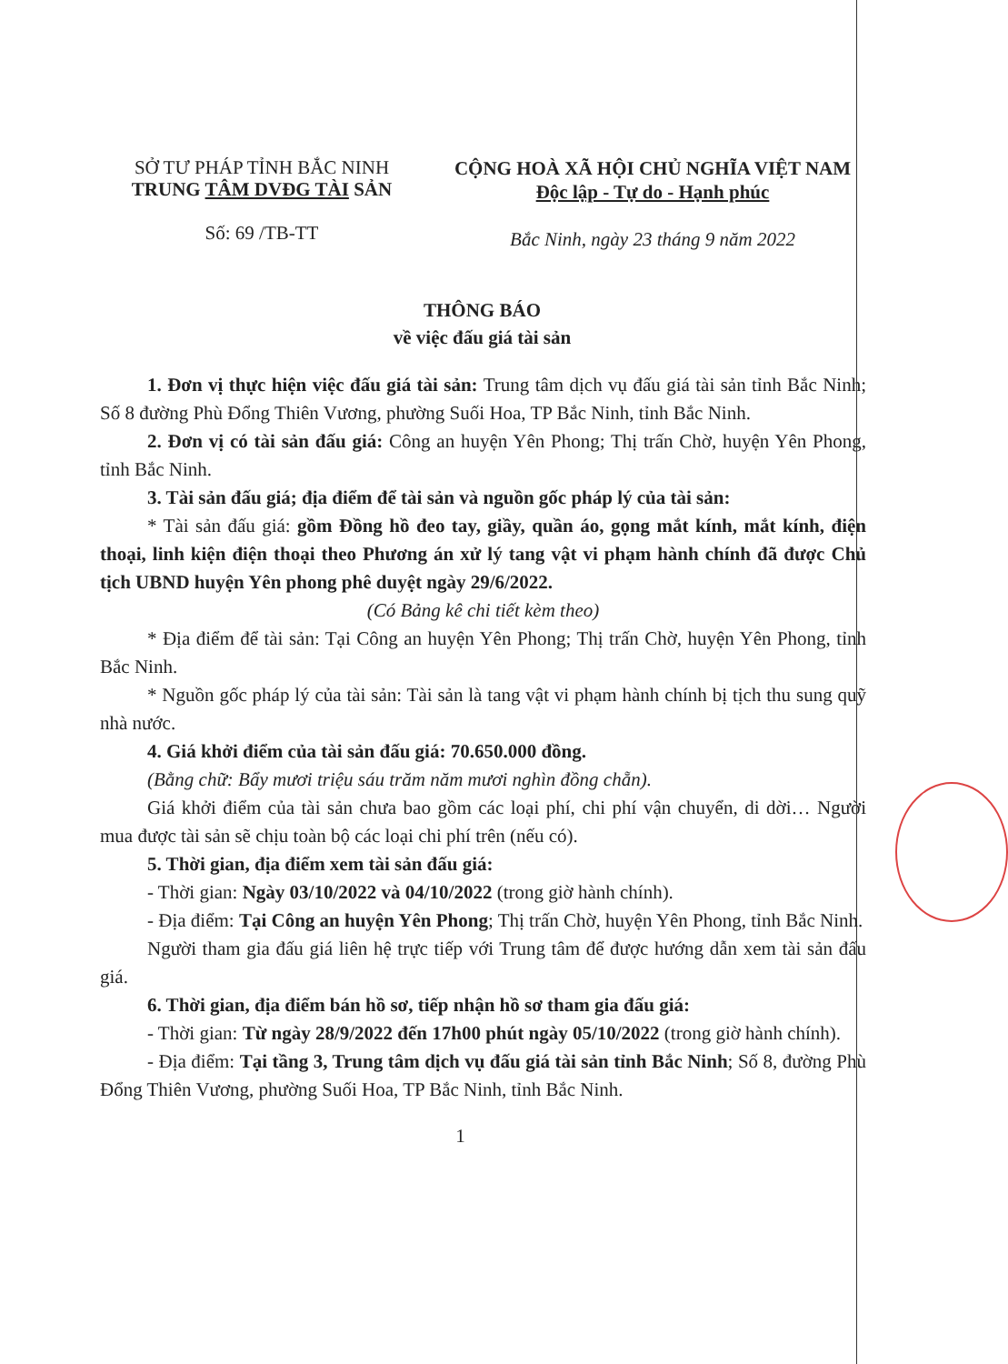SỞ TƯ PHÁP TỈNH BẮC NINH
TRUNG TÂM DVĐG TÀI SẢN
Số: 69 /TB-TT
CỘNG HOÀ XÃ HỘI CHỦ NGHĨA VIỆT NAM
Độc lập - Tự do - Hạnh phúc
Bắc Ninh, ngày 23 tháng 9 năm 2022
THÔNG BÁO
về việc đấu giá tài sản
1. Đơn vị thực hiện việc đấu giá tài sản: Trung tâm dịch vụ đấu giá tài sản tỉnh Bắc Ninh; Số 8 đường Phù Đổng Thiên Vương, phường Suối Hoa, TP Bắc Ninh, tỉnh Bắc Ninh.
2. Đơn vị có tài sản đấu giá: Công an huyện Yên Phong; Thị trấn Chờ, huyện Yên Phong, tỉnh Bắc Ninh.
3. Tài sản đấu giá; địa điểm để tài sản và nguồn gốc pháp lý của tài sản:
* Tài sản đấu giá: gồm Đồng hồ đeo tay, giầy, quần áo, gọng mắt kính, mắt kính, điện thoại, linh kiện điện thoại theo Phương án xử lý tang vật vi phạm hành chính đã được Chủ tịch UBND huyện Yên phong phê duyệt ngày 29/6/2022.
(Có Bảng kê chi tiết kèm theo)
* Địa điểm để tài sản: Tại Công an huyện Yên Phong; Thị trấn Chờ, huyện Yên Phong, tỉnh Bắc Ninh.
* Nguồn gốc pháp lý của tài sản: Tài sản là tang vật vi phạm hành chính bị tịch thu sung quỹ nhà nước.
4. Giá khởi điểm của tài sản đấu giá: 70.650.000 đồng.
(Bằng chữ: Bẩy mươi triệu sáu trăm năm mươi nghìn đồng chẵn).
Giá khởi điểm của tài sản chưa bao gồm các loại phí, chi phí vận chuyển, di dời… Người mua được tài sản sẽ chịu toàn bộ các loại chi phí trên (nếu có).
5. Thời gian, địa điểm xem tài sản đấu giá:
- Thời gian: Ngày 03/10/2022 và 04/10/2022 (trong giờ hành chính).
- Địa điểm: Tại Công an huyện Yên Phong; Thị trấn Chờ, huyện Yên Phong, tỉnh Bắc Ninh.
Người tham gia đấu giá liên hệ trực tiếp với Trung tâm để được hướng dẫn xem tài sản đấu giá.
6. Thời gian, địa điểm bán hồ sơ, tiếp nhận hồ sơ tham gia đấu giá:
- Thời gian: Từ ngày 28/9/2022 đến 17h00 phút ngày 05/10/2022 (trong giờ hành chính).
- Địa điểm: Tại tầng 3, Trung tâm dịch vụ đấu giá tài sản tỉnh Bắc Ninh; Số 8, đường Phù Đổng Thiên Vương, phường Suối Hoa, TP Bắc Ninh, tỉnh Bắc Ninh.
1